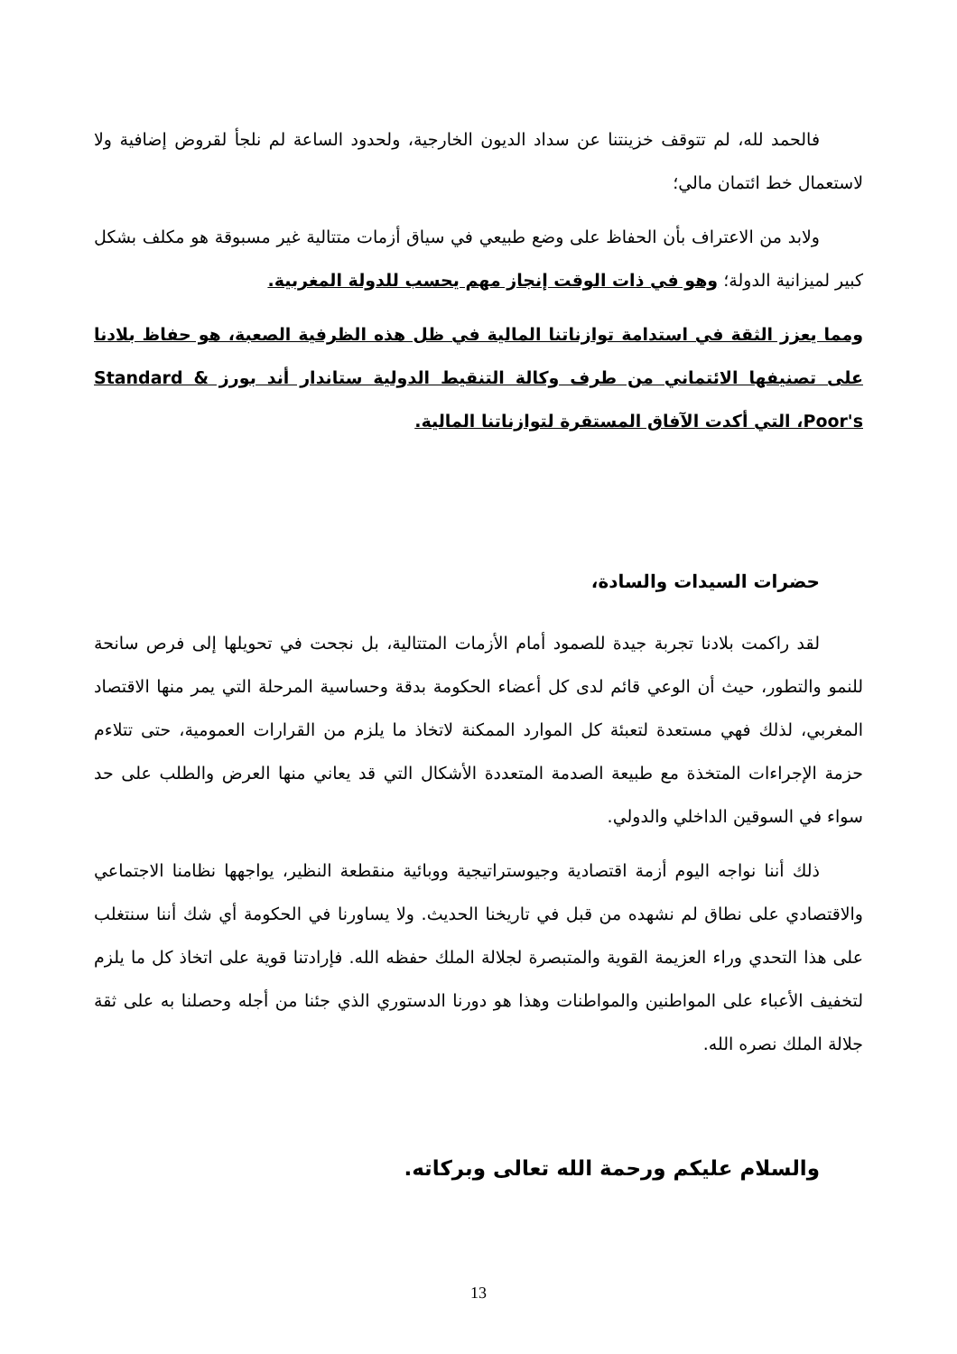فالحمد لله، لم تتوقف خزينتنا عن سداد الديون الخارجية، ولحدود الساعة لم نلجأ لقروض إضافية ولا لاستعمال خط ائتمان مالي؛
ولابد من الاعتراف بأن الحفاظ على وضع طبيعي في سياق أزمات متتالية غير مسبوقة هو مكلف بشكل كبير لميزانية الدولة؛ وهو في ذات الوقت إنجاز مهم يحسب للدولة المغربية.
ومما يعزز الثقة في استدامة توازناتنا المالية في ظل هذه الظرفية الصعبة، هو حفاظ بلادنا على تصنيفها الائتماني من طرف وكالة التنقيط الدولية ستاندار أند بورز Standard & Poor's، التي أكدت الآفاق المستقرة لتوازناتنا المالية.
حضرات السيدات والسادة،
لقد راكمت بلادنا تجربة جيدة للصمود أمام الأزمات المتتالية، بل نجحت في تحويلها إلى فرص سانحة للنمو والتطور، حيث أن الوعي قائم لدى كل أعضاء الحكومة بدقة وحساسية المرحلة التي يمر منها الاقتصاد المغربي، لذلك فهي مستعدة لتعبئة كل الموارد الممكنة لاتخاذ ما يلزم من القرارات العمومية، حتى تتلاءم حزمة الإجراءات المتخذة مع طبيعة الصدمة المتعددة الأشكال التي قد يعاني منها العرض والطلب على حد سواء في السوقين الداخلي والدولي.
ذلك أننا نواجه اليوم أزمة اقتصادية وجيوستراتيجية ووبائية منقطعة النظير، يواجهها نظامنا الاجتماعي والاقتصادي على نطاق لم نشهده من قبل في تاريخنا الحديث. ولا يساورنا في الحكومة أي شك أننا سنتغلب على هذا التحدي وراء العزيمة القوية والمتبصرة لجلالة الملك حفظه الله. فإرادتنا قوية على اتخاذ كل ما يلزم لتخفيف الأعباء على المواطنين والمواطنات وهذا هو دورنا الدستوري الذي جئنا من أجله وحصلنا به على ثقة جلالة الملك نصره الله.
والسلام عليكم ورحمة الله تعالى وبركاته.
13